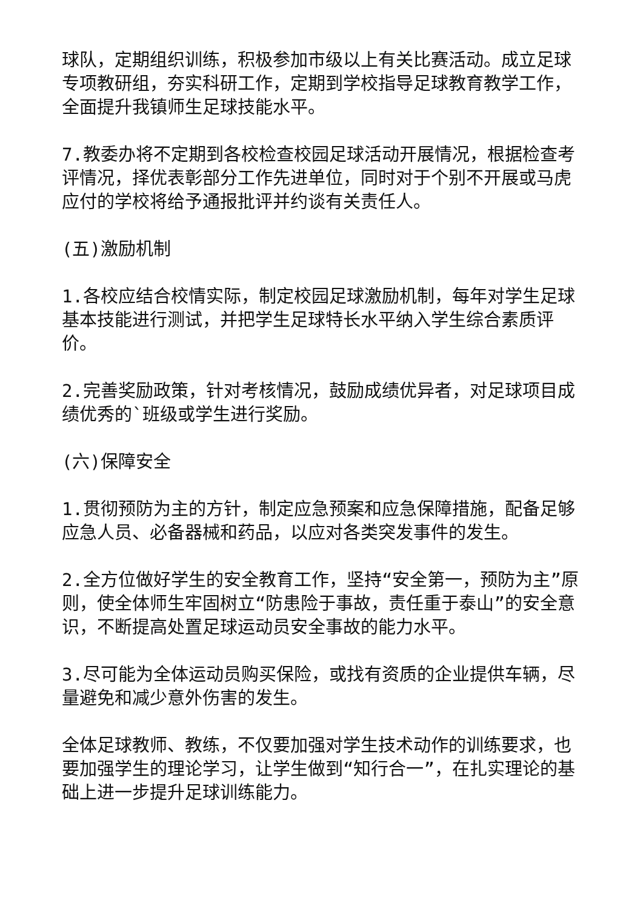球队，定期组织训练，积极参加市级以上有关比赛活动。成立足球专项教研组，夯实科研工作，定期到学校指导足球教育教学工作，全面提升我镇师生足球技能水平。
7.教委办将不定期到各校检查校园足球活动开展情况，根据检查考评情况，择优表彰部分工作先进单位，同时对于个别不开展或马虎应付的学校将给予通报批评并约谈有关责任人。
(五)激励机制
1.各校应结合校情实际，制定校园足球激励机制，每年对学生足球基本技能进行测试，并把学生足球特长水平纳入学生综合素质评价。
2.完善奖励政策，针对考核情况，鼓励成绩优异者，对足球项目成绩优秀的`班级或学生进行奖励。
(六)保障安全
1.贯彻预防为主的方针，制定应急预案和应急保障措施，配备足够应急人员、必备器械和药品，以应对各类突发事件的发生。
2.全方位做好学生的安全教育工作，坚持“安全第一，预防为主”原则，使全体师生牢固树立“防患险于事故，责任重于泰山”的安全意识，不断提高处置足球运动员安全事故的能力水平。
3.尽可能为全体运动员购买保险，或找有资质的企业提供车辆，尽量避免和减少意外伤害的发生。
全体足球教师、教练，不仅要加强对学生技术动作的训练要求，也要加强学生的理论学习，让学生做到“知行合一”，在扎实理论的基础上进一步提升足球训练能力。